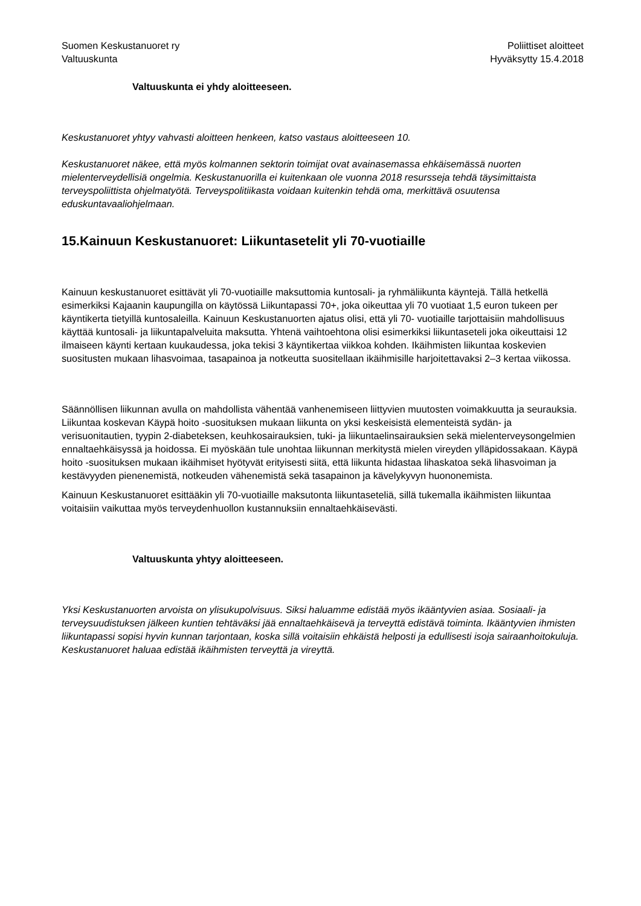Suomen Keskustanuoret ry
Valtuuskunta
Poliittiset aloitteet
Hyväksytty 15.4.2018
Valtuuskunta ei yhdy aloitteeseen.
Keskustanuoret yhtyy vahvasti aloitteen henkeen, katso vastaus aloitteeseen 10.
Keskustanuoret näkee, että myös kolmannen sektorin toimijat ovat avainasemassa ehkäisemässä nuorten mielenterveydellisiä ongelmia. Keskustanuorilla ei kuitenkaan ole vuonna 2018 resursseja tehdä täysimittaista terveyspoliittista ohjelmatyötä. Terveyspolitiikasta voidaan kuitenkin tehdä oma, merkittävä osuutensa eduskuntavaaliohjelmaan.
15.Kainuun Keskustanuoret: Liikuntasetelit yli 70-vuotiaille
Kainuun keskustanuoret esittävät yli 70-vuotiaille maksuttomia kuntosali- ja ryhmäliikunta käyntejä. Tällä hetkellä esimerkiksi Kajaanin kaupungilla on käytössä Liikuntapassi 70+, joka oikeuttaa yli 70 vuotiaat 1,5 euron tukeen per käyntikerta tietyillä kuntosaleilla. Kainuun Keskustanuorten ajatus olisi, että yli 70- vuotiaille tarjottaisiin mahdollisuus käyttää kuntosali- ja liikuntapalveluita maksutta. Yhtenä vaihtoehtona olisi esimerkiksi liikuntaseteli joka oikeuttaisi 12 ilmaiseen käynti kertaan kuukaudessa, joka tekisi 3 käyntikertaa viikkoa kohden. Ikäihmisten liikuntaa koskevien suositusten mukaan lihasvoimaa, tasapainoa ja notkeutta suositellaan ikäihmisille harjoitettavaksi 2–3 kertaa viikossa.
Säännöllisen liikunnan avulla on mahdollista vähentää vanhenemiseen liittyvien muutosten voimakkuutta ja seurauksia. Liikuntaa koskevan Käypä hoito -suosituksen mukaan liikunta on yksi keskeisistä elementeistä sydän- ja verisuonitautien, tyypin 2-diabeteksen, keuhkosairauksien, tuki- ja liikuntaelinsairauksien sekä mielenterveysongelmien ennaltaehkäisyssä ja hoidossa. Ei myöskään tule unohtaa liikunnan merkitystä mielen vireyden ylläpidossakaan. Käypä hoito -suosituksen mukaan ikäihmiset hyötyvät erityisesti siitä, että liikunta hidastaa lihaskatoa sekä lihasvoiman ja kestävyyden pienenemistä, notkeuden vähenemistä sekä tasapainon ja kävelykyvyn huononemista.
Kainuun Keskustanuoret esittääkin yli 70-vuotiaille maksutonta liikuntaseteliä, sillä tukemalla ikäihmisten liikuntaa voitaisiin vaikuttaa myös terveydenhuollon kustannuksiin ennaltaehkäisevästi.
Valtuuskunta yhtyy aloitteeseen.
Yksi Keskustanuorten arvoista on ylisukupolvisuus. Siksi haluamme edistää myös ikääntyvien asiaa. Sosiaali- ja terveysuudistuksen jälkeen kuntien tehtäväksi jää ennaltaehkäisevä ja terveyttä edistävä toiminta. Ikääntyvien ihmisten liikuntapassi sopisi hyvin kunnan tarjontaan, koska sillä voitaisiin ehkäistä helposti ja edullisesti isoja sairaanhoitokuluja. Keskustanuoret haluaa edistää ikäihmisten terveyttä ja vireyttä.